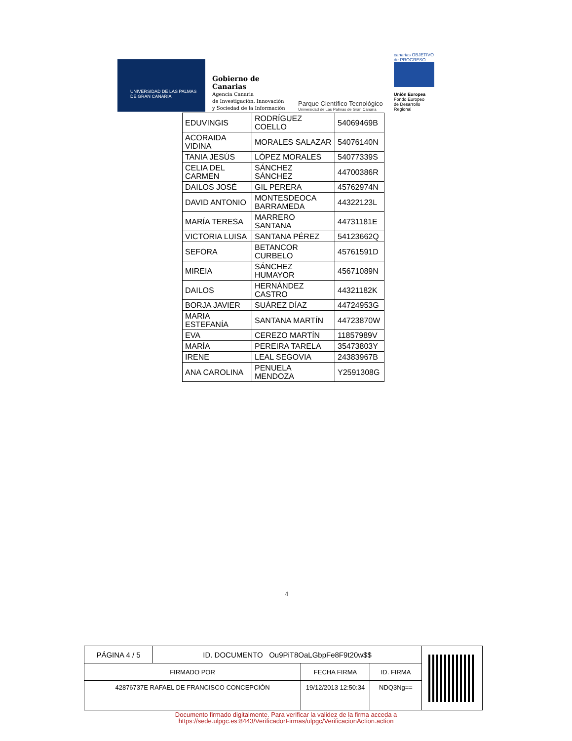UNIVERSIDAD DE LAS PALMAS
DE GRAN CANARIA
Gobierno de Canarias
Agencia Canaria
de Investigación, Innovación
y Sociedad de la Información
Parque Científico Tecnológico
Universidad de Las Palmas de Gran Canaria
canarias OBJETIVO de PROGRESO
Unión Europea
Fondo Europeo
de Desarrollo Regional
| EDUVINGIS | RODRÍGUEZ COELLO | 54069469B |
| ACORAIDA VIDINA | MORALES SALAZAR | 54076140N |
| TANIA JESÚS | LÓPEZ MORALES | 54077339S |
| CELIA DEL CARMEN | SÁNCHEZ SÁNCHEZ | 44700386R |
| DAILOS JOSÉ | GIL PERERA | 45762974N |
| DAVID ANTONIO | MONTESDEOCA BARRAMEDA | 44322123L |
| MARÍA TERESA | MARRERO SANTANA | 44731181E |
| VICTORIA LUISA | SANTANA PÉREZ | 54123662Q |
| SEFORA | BETANCOR CURBELO | 45761591D |
| MIREIA | SÁNCHEZ HUMAYOR | 45671089N |
| DAILOS | HERNÁNDEZ CASTRO | 44321182K |
| BORJA JAVIER | SUÁREZ DÍAZ | 44724953G |
| MARIA ESTEFANÍA | SANTANA MARTÍN | 44723870W |
| EVA | CEREZO MARTÍN | 11857989V |
| MARÍA | PEREIRA TARELA | 35473803Y |
| IRENE | LEAL SEGOVIA | 24383967B |
| ANA CAROLINA | PENUELA MENDOZA | Y2591308G |
4
| PÁGINA 4 / 5 | ID. DOCUMENTO Ou9PiT8OaLGbpFe8F9t20w$$ | | | |
| FIRMADO POR | | FECHA FIRMA | ID. FIRMA | |
| 42876737E RAFAEL DE FRANCISCO CONCEPCIÓN | | 19/12/2013 12:50:34 | NDQ3Ng== | |
Documento firmado digitalmente. Para verificar la validez de la firma acceda a
https://sede.ulpgc.es:8443/VerificadorFirmas/ulpgc/VerificacionAction.action